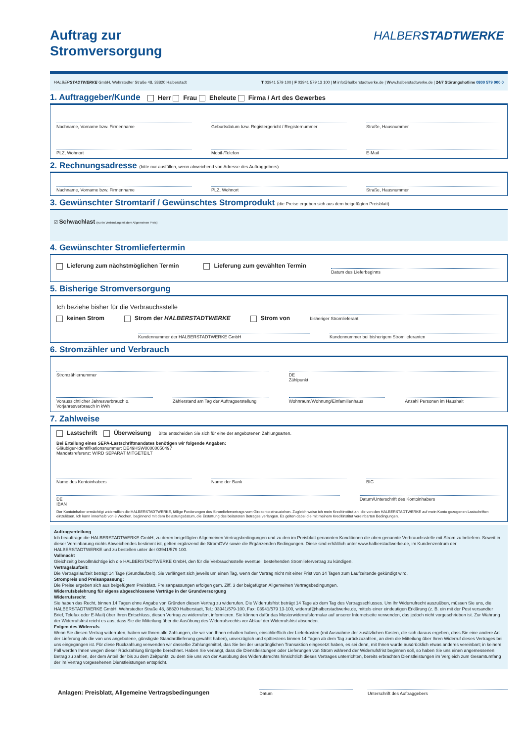HALBERSTADTWERKE
Auftrag zur
Stromversorgung
HALBERSTADTWERKE GmbH, Wehrstedter Straße 48, 38820 Halberstadt T 03941 579 100 | F 03941 579 13 100 | M info@halberstadtwerke.de | Www.halberstadtwerke.de | 24/7 Störungshotline 0800 579 000 0
1. Auftraggeber/Kunde Herr Frau Eheleute Firma / Art des Gewerbes
Nachname, Vorname bzw. Firmenname
Geburtsdatum bzw. Registergericht / Registernummer
Straße, Hausnummer
PLZ, Wohnort Mobil-/Telefon E-Mail
2. Rechnungsadresse (bitte nur ausfüllen, wenn abweichend von Adresse des Auftraggebers)
Nachname, Vorname bzw. Firmenname
PLZ, Wohnort Straße, Hausnummer
3. Gewünschter Stromtarif / Gewünschtes Stromprodukt (die Preise ergeben sich aus dem beigefügten Preisblatt)
☑ Schwachlast (nur in Verbindung mit dem Allgemeinen Preis)
4. Gewünschter Stromliefertermin
Lieferung zum nächstmöglichen Termin Lieferung zum gewählten Termin
Datum des Lieferbeginns
5. Bisherige Stromversorgung
Ich beziehe bisher für die Verbrauchsstelle
keinen Strom Strom der HALBERSTADTWERKE Strom von
bisheriger Stromlieferant
Kundennummer der HALBERSTADTWERKE GmbH
Kundennummer bei bisherigem Stromlieferanten
6. Stromzähler und Verbrauch
Stromzählernummer DE
Zählpunkt
Voraussichtlicher Jahresverbrauch o. Vorjahresverbrauch in kWh
Zählerstand am Tag der Auftragserstellung
Wohnraum/Wohnung/Einfamilienhaus
Anzahl Personen im Haushalt
7. Zahlweise
Lastschrift Überweisung Bitte entscheiden Sie sich für eine der angebotenen Zahlungsarten.
Bei Erteilung eines SEPA-Lastschriftmandates benötigen wir folgende Angaben:
Gläubiger-Identifikationsnummer: DE49HSW00000050497
Mandatsreferenz: WIRD SEPARAT MITGETEILT
Name des Kontoinhabers Name der Bank BIC
DE
IBAN
Datum/Unterschrift des Kontoinhabers
Der Kontoinhaber ermächtigt widerruflich die HALBERSTADTWERKE, fällige Forderungen des Stromliefervertrags vom Girokonto einzuziehen. Zugleich weise ich mein Kreditinstitut an, die von den HALBERSTADTWERKE auf mein Konto gezogenen Lastschriften einzulösen. Ich kann innerhalb von 8 Wochen, beginnend mit dem Belastungsdatum, die Erstattung des belasteten Betrages verlangen. Es gelten dabei die mit meinem Kreditinstitut vereinbarten Bedingungen.
Auftragserteilung
Ich beauftrage die HALBERSTADTWERKE GmbH, zu deren beigefügten Allgemeinen Vertragsbedingungen und zu den im Preisblatt genannten Konditionen die oben genannte Verbrauchsstelle mit Strom zu beliefern. Soweit in dieser Vereinbarung nichts Abweichendes bestimmt ist, gelten ergänzend die StromGVV sowie die Ergänzenden Bedingungen. Diese sind erhältlich unter www.halberstadtwerke.de, im Kundenzentrum der HALBERSTADTWERKE und zu bestellen unter der 03941/579 100.
Vollmacht
Gleichzeitig bevollmächtige ich die HALBERSTADTWERKE GmbH, den für die Verbrauchsstelle eventuell bestehenden Stromliefervertrag zu kündigen.
Vertragslaufzeit:
Die Vertragslaufzeit beträgt 14 Tage (Grundlaufzeit). Sie verlängert sich jeweils um einen Tag, wenn der Vertrag nicht mit einer Frist von 14 Tagen zum Laufzeitende gekündigt wird.
Strompreis und Preisanpassung:
Die Preise ergeben sich aus beigefügtem Preisblatt. Preisanpassungen erfolgen gem. Ziff. 3 der beigefügten Allgemeinen Vertragsbedingungen.
Widerrufsbelehrung für eigens abgeschlossene Verträge in der Grundversorgung
Widerrufsrecht
Sie haben das Recht, binnen 14 Tagen ohne Angabe von Gründen diesen Vertrag zu widerrufen. Die Widerrufsfrist beträgt 14 Tage ab dem Tag des Vertragsschlusses. Um Ihr Widerrufrecht auszuüben, müssen Sie uns, die HALBERSTADTWERKE GmbH, Wehrstedter Straße 48, 38820 Halberstadt, Tel.: 03941/579-100, Fax: 03941/579 13-100, widerruf@halberstadtwerke.de, mittels einer eindeutigen Erklärung (z. B. ein mit der Post versandter Brief, Telefax oder E-Mail) über Ihren Entschluss, diesen Vertrag zu widerrufen, informieren. Sie können dafür das Musterwiderrufsformular auf unserer Internetseite verwenden, das jedoch nicht vorgeschrieben ist. Zur Wahrung der Widerrufsfrist reicht es aus, dass Sie die Mitteilung über die Ausübung des Widerrufsrechts vor Ablauf der Widerrufsfrist absenden.
Folgen des Widerrufs
Wenn Sie diesen Vertrag widerrufen, haben wir Ihnen alle Zahlungen, die wir von Ihnen erhalten haben, einschließlich der Lieferkosten (mit Ausnahme der zusätzlichen Kosten, die sich daraus ergeben, dass Sie eine andere Art der Lieferung als die von uns angebotene, günstigste Standardlieferung gewählt haben), unverzüglich und spätestens binnen 14 Tagen ab dem Tag zurückzuzahlen, an dem die Mitteilung über Ihren Widerruf dieses Vertrages bei uns eingegangen ist. Für diese Rückzahlung verwenden wir dasselbe Zahlungsmittel, das Sie bei der ursprünglichen Transaktion eingesetzt haben, es sei denn, mit Ihnen wurde ausdrücklich etwas anderes vereinbart; in keinem Fall werden Ihnen wegen dieser Rückzahlung Entgelte berechnet. Haben Sie verlangt, dass die Dienstleistungen oder Lieferungen von Strom während der Widerrufsfrist beginnen soll, so haben Sie uns einen angemessenen Betrag zu zahlen, der dem Anteil der bis zu dem Zeitpunkt, zu dem Sie uns von der Ausübung des Widerrufsrechts hinsichtlich dieses Vertrages unterrichten, bereits erbrachten Dienstleistungen im Vergleich zum Gesamtumfang der im Vertrag vorgesehenen Dienstleistungen entspricht.
Anlagen: Preisblatt, Allgemeine Vertragsbedingungen
Datum
Unterschrift des Auftraggebers